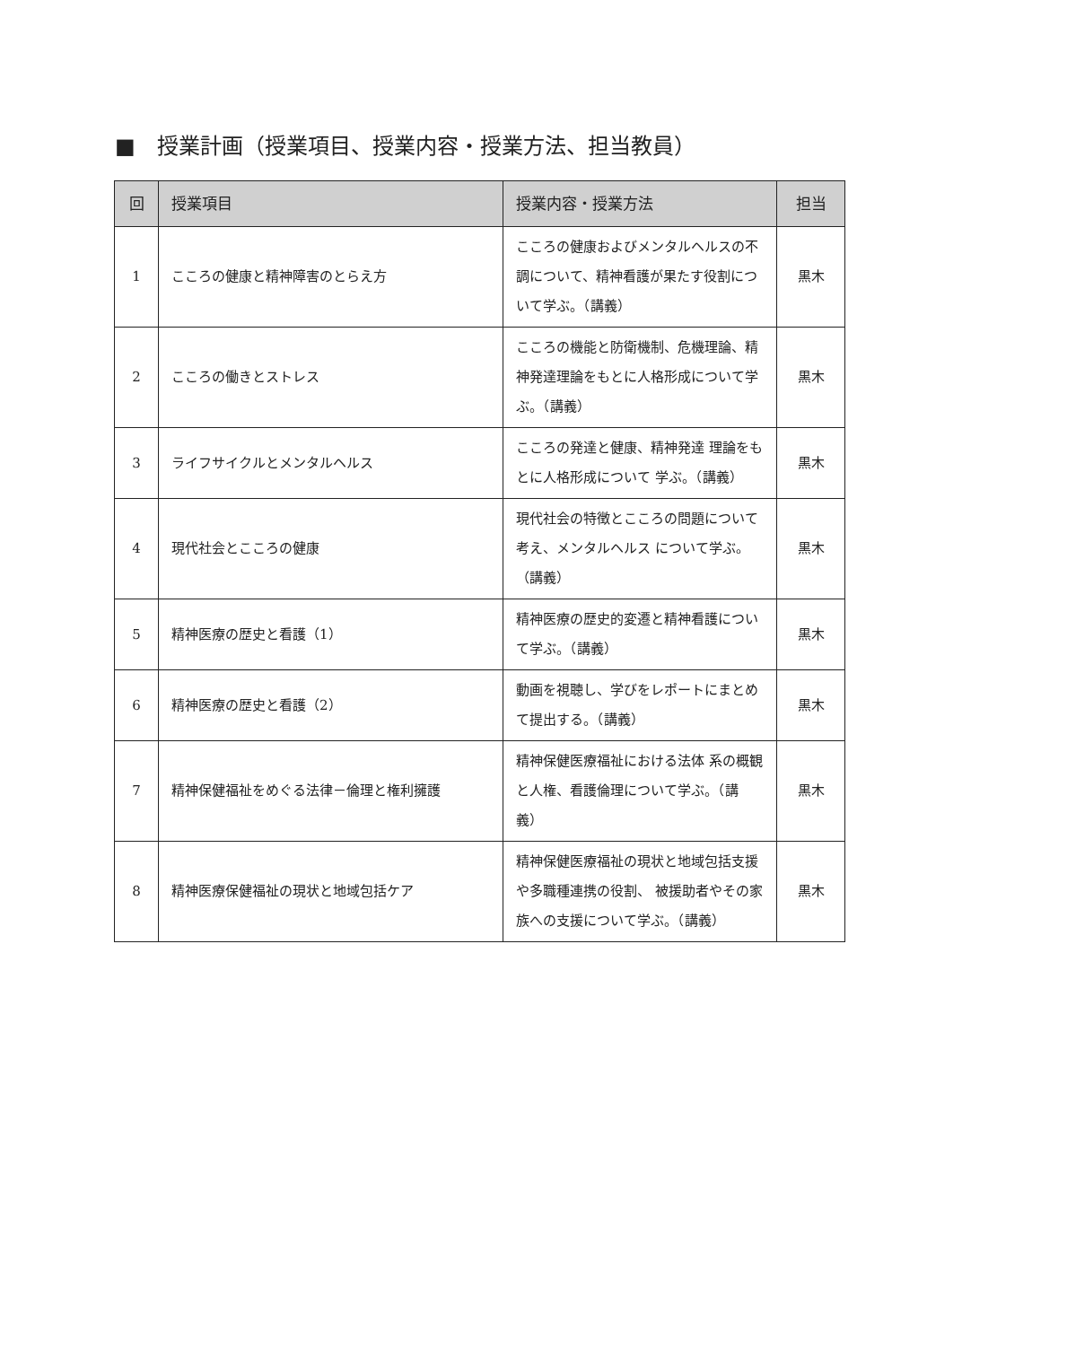■　授業計画（授業項目、授業内容・授業方法、担当教員）
| 回 | 授業項目 | 授業内容・授業方法 | 担当 |
| --- | --- | --- | --- |
| 1 | こころの健康と精神障害のとらえ方 | こころの健康およびメンタルヘルスの不調について、精神看護が果たす役割について学ぶ。（講義） | 黒木 |
| 2 | こころの働きとストレス | こころの機能と防衛機制、危機理論、精神発達理論をもとに人格形成について学ぶ。（講義） | 黒木 |
| 3 | ライフサイクルとメンタルヘルス | こころの発達と健康、精神発達 理論をもとに人格形成について 学ぶ。（講義） | 黒木 |
| 4 | 現代社会とこころの健康 | 現代社会の特徴とこころの問題について考え、メンタルヘルス について学ぶ。（講義） | 黒木 |
| 5 | 精神医療の歴史と看護（1） | 精神医療の歴史的変遷と精神看護について学ぶ。（講義） | 黒木 |
| 6 | 精神医療の歴史と看護（2） | 動画を視聴し、学びをレポートにまとめて提出する。（講義） | 黒木 |
| 7 | 精神保健福祉をめぐる法律－倫理と権利擁護 | 精神保健医療福祉における法体 系の概観と人権、看護倫理について学ぶ。（講義） | 黒木 |
| 8 | 精神医療保健福祉の現状と地域包括ケア | 精神保健医療福祉の現状と地域包括支援や多職種連携の役割、 被援助者やその家族への支援について学ぶ。（講義） | 黒木 |